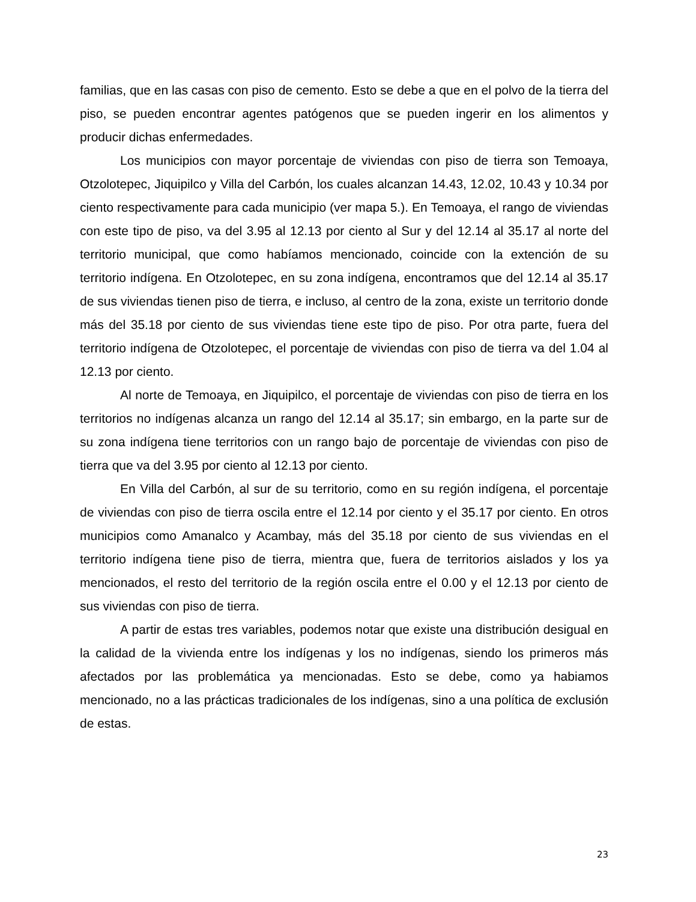familias, que en las casas con piso de cemento. Esto se debe a que en el polvo de la tierra del piso, se pueden encontrar agentes patógenos que se pueden ingerir en los alimentos y producir dichas enfermedades.
Los municipios con mayor porcentaje de viviendas con piso de tierra son Temoaya, Otzolotepec, Jiquipilco y Villa del Carbón, los cuales alcanzan 14.43, 12.02, 10.43 y 10.34 por ciento respectivamente para cada municipio (ver mapa 5.). En Temoaya, el rango de viviendas con este tipo de piso, va del 3.95 al 12.13 por ciento al Sur y del 12.14 al 35.17 al norte del territorio municipal, que como habíamos mencionado, coincide con la extención de su territorio indígena. En Otzolotepec, en su zona indígena, encontramos que del 12.14 al 35.17 de sus viviendas tienen piso de tierra, e incluso, al centro de la zona, existe un territorio donde más del 35.18 por ciento de sus viviendas tiene este tipo de piso. Por otra parte, fuera del territorio indígena de Otzolotepec, el porcentaje de viviendas con piso de tierra va del 1.04 al 12.13 por ciento.
Al norte de Temoaya, en Jiquipilco, el porcentaje de viviendas con piso de tierra en los territorios no indígenas alcanza un rango del 12.14 al 35.17; sin embargo, en la parte sur de su zona indígena tiene territorios con un rango bajo de porcentaje de viviendas con piso de tierra que va del 3.95 por ciento al 12.13 por ciento.
En Villa del Carbón, al sur de su territorio, como en su región indígena, el porcentaje de viviendas con piso de tierra oscila entre el 12.14 por ciento y el 35.17 por ciento. En otros municipios como Amanalco y Acambay, más del 35.18 por ciento de sus viviendas en el territorio indígena tiene piso de tierra, mientra que, fuera de territorios aislados y los ya mencionados, el resto del territorio de la región oscila entre el 0.00 y el 12.13 por ciento de sus viviendas con piso de tierra.
A partir de estas tres variables, podemos notar que existe una distribución desigual en la calidad de la vivienda entre los indígenas y los no indígenas, siendo los primeros más afectados por las problemática ya mencionadas. Esto se debe, como ya habiamos mencionado, no a las prácticas tradicionales de los indígenas, sino a una política de exclusión de estas.
23